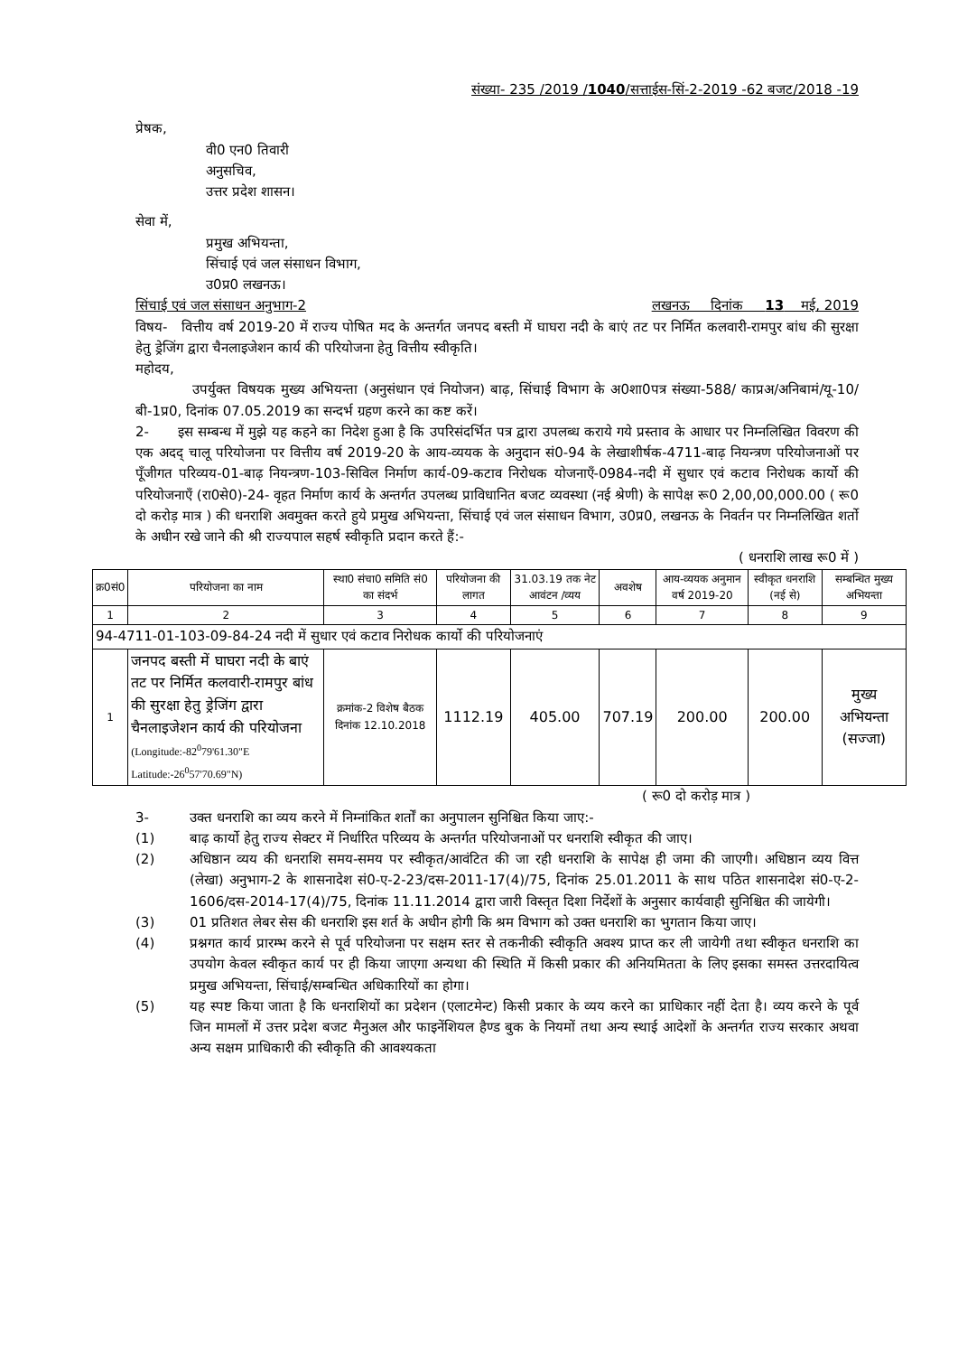संख्या- 235 /2019 /1040/सत्ताईस-सिं-2-2019 -62 बजट/2018 -19
प्रेषक,
वी0 एन0 तिवारी
अनुसचिव,
उत्तर प्रदेश शासन।
सेवा में,
प्रमुख अभियन्ता,
सिंचाई एवं जल संसाधन विभाग,
उ0प्र0 लखनऊ।
सिंचाई एवं जल संसाधन अनुभाग-2 लखनऊ दिनांक 13 मई, 2019
विषय- वित्तीय वर्ष 2019-20 में राज्य पोषित मद के अन्तर्गत जनपद बस्ती में घाघरा नदी के बाएं तट पर निर्मित कलवारी-रामपुर बांध की सुरक्षा हेतु ड्रेजिंग द्वारा चैनलाइजेशन कार्य की परियोजना हेतु वित्तीय स्वीकृति।
महोदय,
उपर्युक्त विषयक मुख्य अभियन्ता (अनुसंधान एवं नियोजन) बाढ़, सिंचाई विभाग के अ0शा0पत्र संख्या-588/ काप्रअ/अनिबामं/यू-10/बी-1प्र0, दिनांक 07.05.2019 का सन्दर्भ ग्रहण करने का कष्ट करें।
2- इस सम्बन्ध में मुझे यह कहने का निदेश हुआ है कि उपरिसंदर्भित पत्र द्वारा उपलब्ध कराये गये प्रस्ताव के आधार पर निम्नलिखित विवरण की एक अदद् चालू परियोजना पर वित्तीय वर्ष 2019-20 के आय-व्ययक के अनुदान सं0-94 के लेखाशीर्षक-4711-बाढ़ नियन्त्रण परियोजनाओं पर पूँजीगत परिव्यय-01-बाढ़ नियन्त्रण-103-सिविल निर्माण कार्य-09-कटाव निरोधक योजनाएँ-0984-नदी में सुधार एवं कटाव निरोधक कार्यो की परियोजनाएँ (रा0से0)-24- वृहत निर्माण कार्य के अन्तर्गत उपलब्ध प्राविधानित बजट व्यवस्था (नई श्रेणी) के सापेक्ष रू0 2,00,00,000.00 ( रू0 दो करोड़ मात्र ) की धनराशि अवमुक्त करते हुये प्रमुख अभियन्ता, सिंचाई एवं जल संसाधन विभाग, उ0प्र0, लखनऊ के निवर्तन पर निम्नलिखित शर्तो के अधीन रखे जाने की श्री राज्यपाल सहर्ष स्वीकृति प्रदान करते हैं:-
( धनराशि लाख रू0 में )
| क्र0सं0 | परियोजना का नाम | स्था0 संचा0 समिति सं0 का संदर्भ | परियोजना की लागत | 31.03.19 तक नेट आवंटन /व्यय | अवशेष | आय-व्ययक अनुमान वर्ष 2019-20 | स्वीकृत धनराशि (नई से) | सम्बन्धित मुख्य अभियन्ता |
| --- | --- | --- | --- | --- | --- | --- | --- | --- |
| 1 | 2 | 3 | 4 | 5 | 6 | 7 | 8 | 9 |
| 94-4711-01-103-09-84-24 नदी में सुधार एवं कटाव निरोधक कार्यो की परियोजनाएं | | | | | | | | |
| 1 | जनपद बस्ती में घाघरा नदी के बाएं तट पर निर्मित कलवारी-रामपुर बांध की सुरक्षा हेतु ड्रेजिंग द्वारा चैनलाइजेशन कार्य की परियोजना (Longitude:-82<sup>0</sup>79'61.30"E Latitude:-26<sup>0</sup>57'70.69"N) | क्रमांक-2 विशेष बैठक दिनांक 12.10.2018 | 1112.19 | 405.00 | 707.19 | 200.00 | 200.00 | मुख्य अभियन्ता (सज्जा) |
( रू0 दो करोड़ मात्र )
3- उक्त धनराशि का व्यय करने में निम्नांकित शर्तों का अनुपालन सुनिश्चित किया जाए:-
(1) बाढ़ कार्यो हेतु राज्य सेक्टर में निर्धारित परिव्यय के अन्तर्गत परियोजनाओं पर धनराशि स्वीकृत की जाए।
(2) अधिष्ठान व्यय की धनराशि समय-समय पर स्वीकृत/आवंटित की जा रही धनराशि के सापेक्ष ही जमा की जाएगी। अधिष्ठान व्यय वित्त (लेखा) अनुभाग-2 के शासनादेश सं0-ए-2-23/दस-2011-17(4)/75, दिनांक 25.01.2011 के साथ पठित शासनादेश सं0-ए-2-1606/दस-2014-17(4)/75, दिनांक 11.11.2014 द्वारा जारी विस्तृत दिशा निर्देशों के अनुसार कार्यवाही सुनिश्चित की जायेगी।
(3) 01 प्रतिशत लेबर सेस की धनराशि इस शर्त के अधीन होगी कि श्रम विभाग को उक्त धनराशि का भुगतान किया जाए।
(4) प्रश्नगत कार्य प्रारम्भ करने से पूर्व परियोजना पर सक्षम स्तर से तकनीकी स्वीकृति अवश्य प्राप्त कर ली जायेगी तथा स्वीकृत धनराशि का उपयोग केवल स्वीकृत कार्य पर ही किया जाएगा अन्यथा की स्थिति में किसी प्रकार की अनियमितता के लिए इसका समस्त उत्तरदायित्व प्रमुख अभियन्ता, सिंचाई/सम्बन्धित अधिकारियों का होगा।
(5) यह स्पष्ट किया जाता है कि धनराशियों का प्रदेशन (एलाटमेन्ट) किसी प्रकार के व्यय करने का प्राधिकार नहीं देता है। व्यय करने के पूर्व जिन मामलों में उत्तर प्रदेश बजट मैनुअल और फाइनेंशियल हैण्ड बुक के नियमों तथा अन्य स्थाई आदेशों के अन्तर्गत राज्य सरकार अथवा अन्य सक्षम प्राधिकारी की स्वीकृति की आवश्यकता